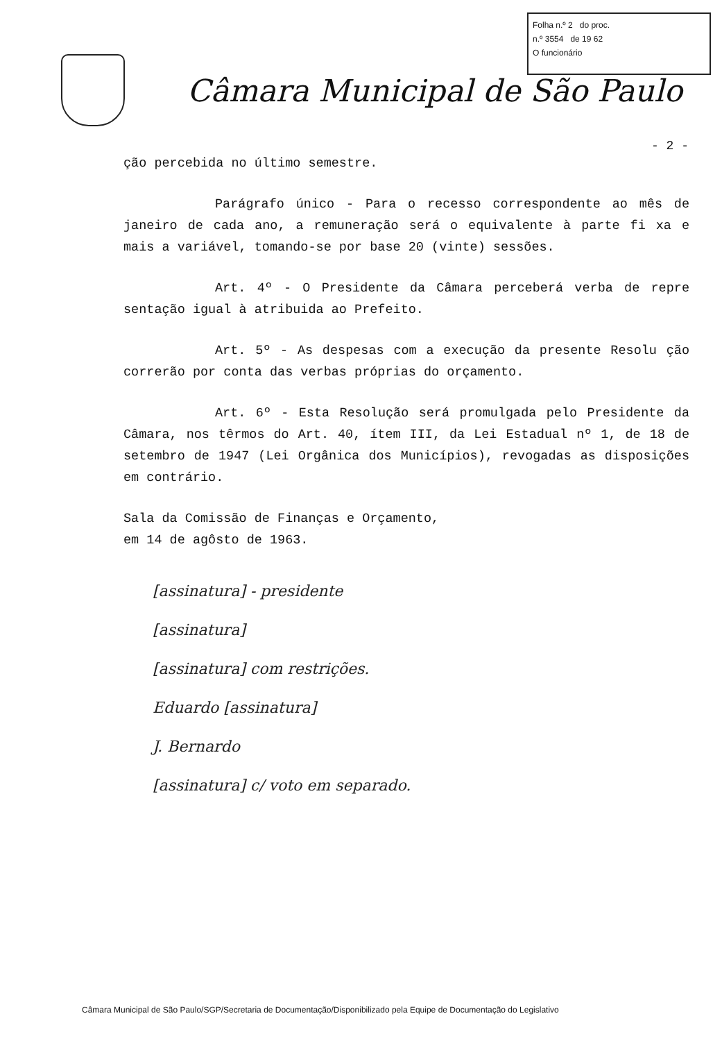Folha n.º 2 do proc.
n.º 3554 de 19 62
O funcionário
Câmara Municipal de São Paulo
- 2 -
ção percebida no último semestre.
Parágrafo único - Para o recesso correspondente ao mês de janeiro de cada ano, a remuneração será o equivalente à parte fi xa e mais a variável, tomando-se por base 20 (vinte) sessões.
Art. 4º - O Presidente da Câmara perceberá verba de repre sentação igual à atribuida ao Prefeito.
Art. 5º - As despesas com a execução da presente Resolu ção correrão por conta das verbas próprias do orçamento.
Art. 6º - Esta Resolução será promulgada pelo Presidente da Câmara, nos têrmos do Art. 40, ítem III, da Lei Estadual nº 1, de 18 de setembro de 1947 (Lei Orgânica dos Municípios), revogadas as disposições em contrário.
Sala da Comissão de Finanças e Orçamento,
em 14 de agôsto de 1963.
[assinatura] - presidente
[assinatura]
[assinatura] com restrições.
Eduardo [assinatura]
J. Bernardo
[assinatura] c/ voto em separado.
Câmara Municipal de São Paulo/SGP/Secretaria de Documentação/Disponibilizado pela Equipe de Documentação do Legislativo